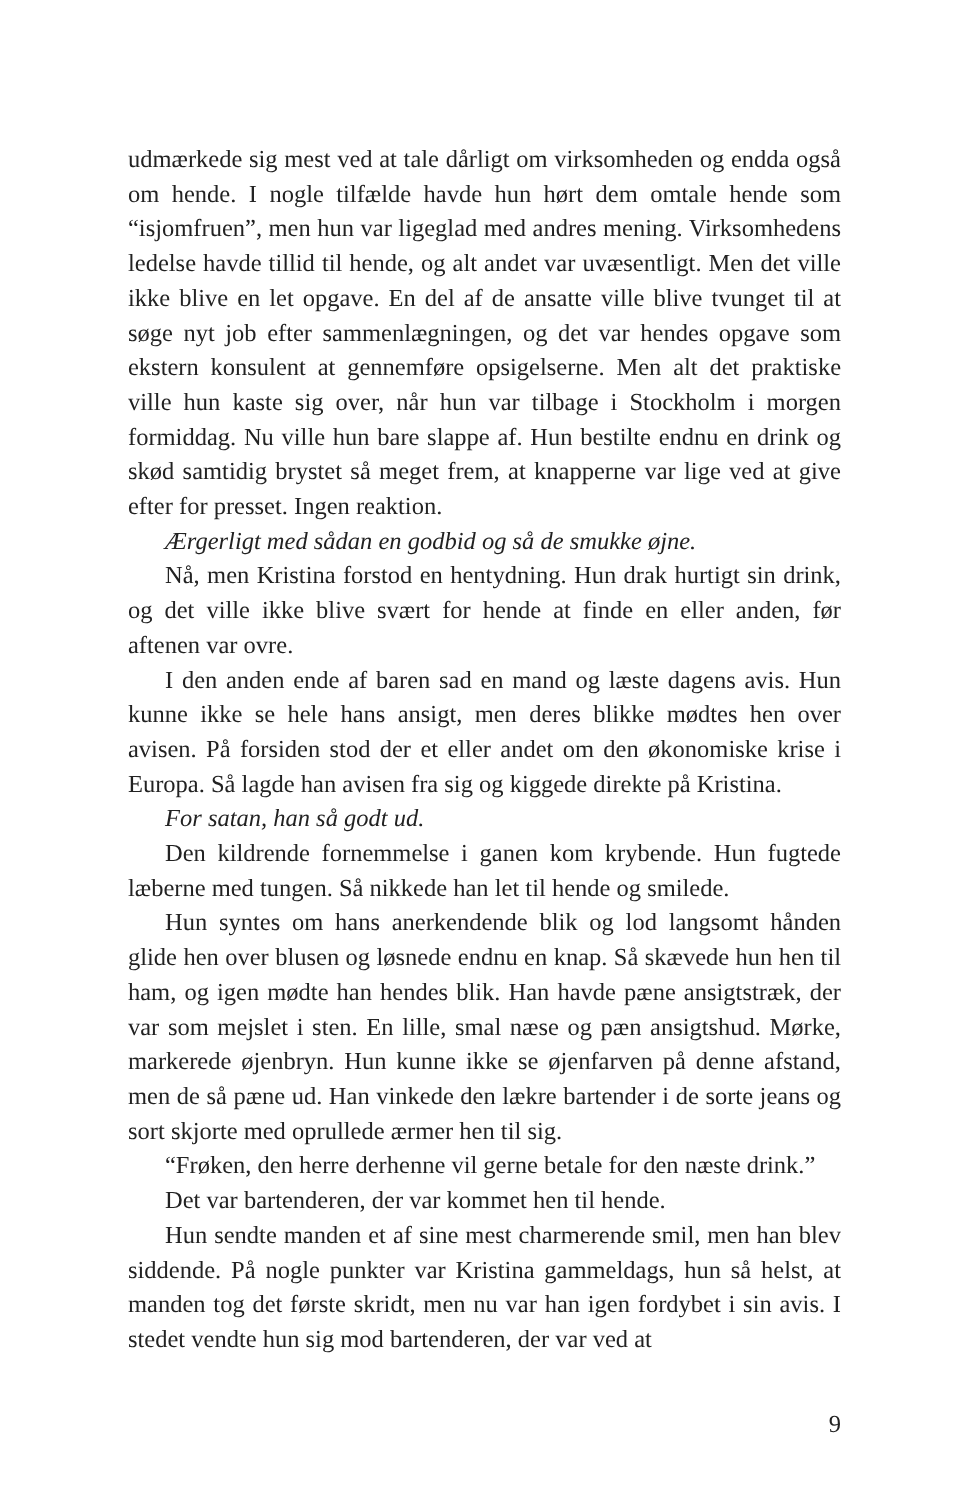udmærkede sig mest ved at tale dårligt om virksomheden og endda også om hende. I nogle tilfælde havde hun hørt dem omtale hende som “isjomfruen”, men hun var ligeglad med andres mening. Virksomhedens ledelse havde tillid til hende, og alt andet var uvæsentligt. Men det ville ikke blive en let opgave. En del af de ansatte ville blive tvunget til at søge nyt job efter sammenlægningen, og det var hendes opgave som ekstern konsulent at gennemføre opsigelserne. Men alt det praktiske ville hun kaste sig over, når hun var tilbage i Stockholm i morgen formiddag. Nu ville hun bare slappe af. Hun bestilte endnu en drink og skød samtidig brystet så meget frem, at knapperne var lige ved at give efter for presset. Ingen reaktion.
Ærgerligt med sådan en godbid og så de smukke øjne.
Nå, men Kristina forstod en hentydning. Hun drak hurtigt sin drink, og det ville ikke blive svært for hende at finde en eller anden, før aftenen var ovre.
I den anden ende af baren sad en mand og læste dagens avis. Hun kunne ikke se hele hans ansigt, men deres blikke mødtes hen over avisen. På forsiden stod der et eller andet om den økonomiske krise i Europa. Så lagde han avisen fra sig og kiggede direkte på Kristina.
For satan, han så godt ud.
Den kildrende fornemmelse i ganen kom krybende. Hun fugtede læberne med tungen. Så nikkede han let til hende og smilede.
Hun syntes om hans anerkendende blik og lod langsomt hånden glide hen over blusen og løsnede endnu en knap. Så skævede hun hen til ham, og igen mødte han hendes blik. Han havde pæne ansigtstræk, der var som mejslet i sten. En lille, smal næse og pæn ansigtshud. Mørke, markerede øjenbryn. Hun kunne ikke se øjenfarven på denne afstand, men de så pæne ud. Han vinkede den lækre bartender i de sorte jeans og sort skjorte med oprullede ærmer hen til sig.
“Frøken, den herre derhenne vil gerne betale for den næste drink.”
Det var bartenderen, der var kommet hen til hende.
Hun sendte manden et af sine mest charmerende smil, men han blev siddende. På nogle punkter var Kristina gammeldags, hun så helst, at manden tog det første skridt, men nu var han igen fordybet i sin avis. I stedet vendte hun sig mod bartenderen, der var ved at
9